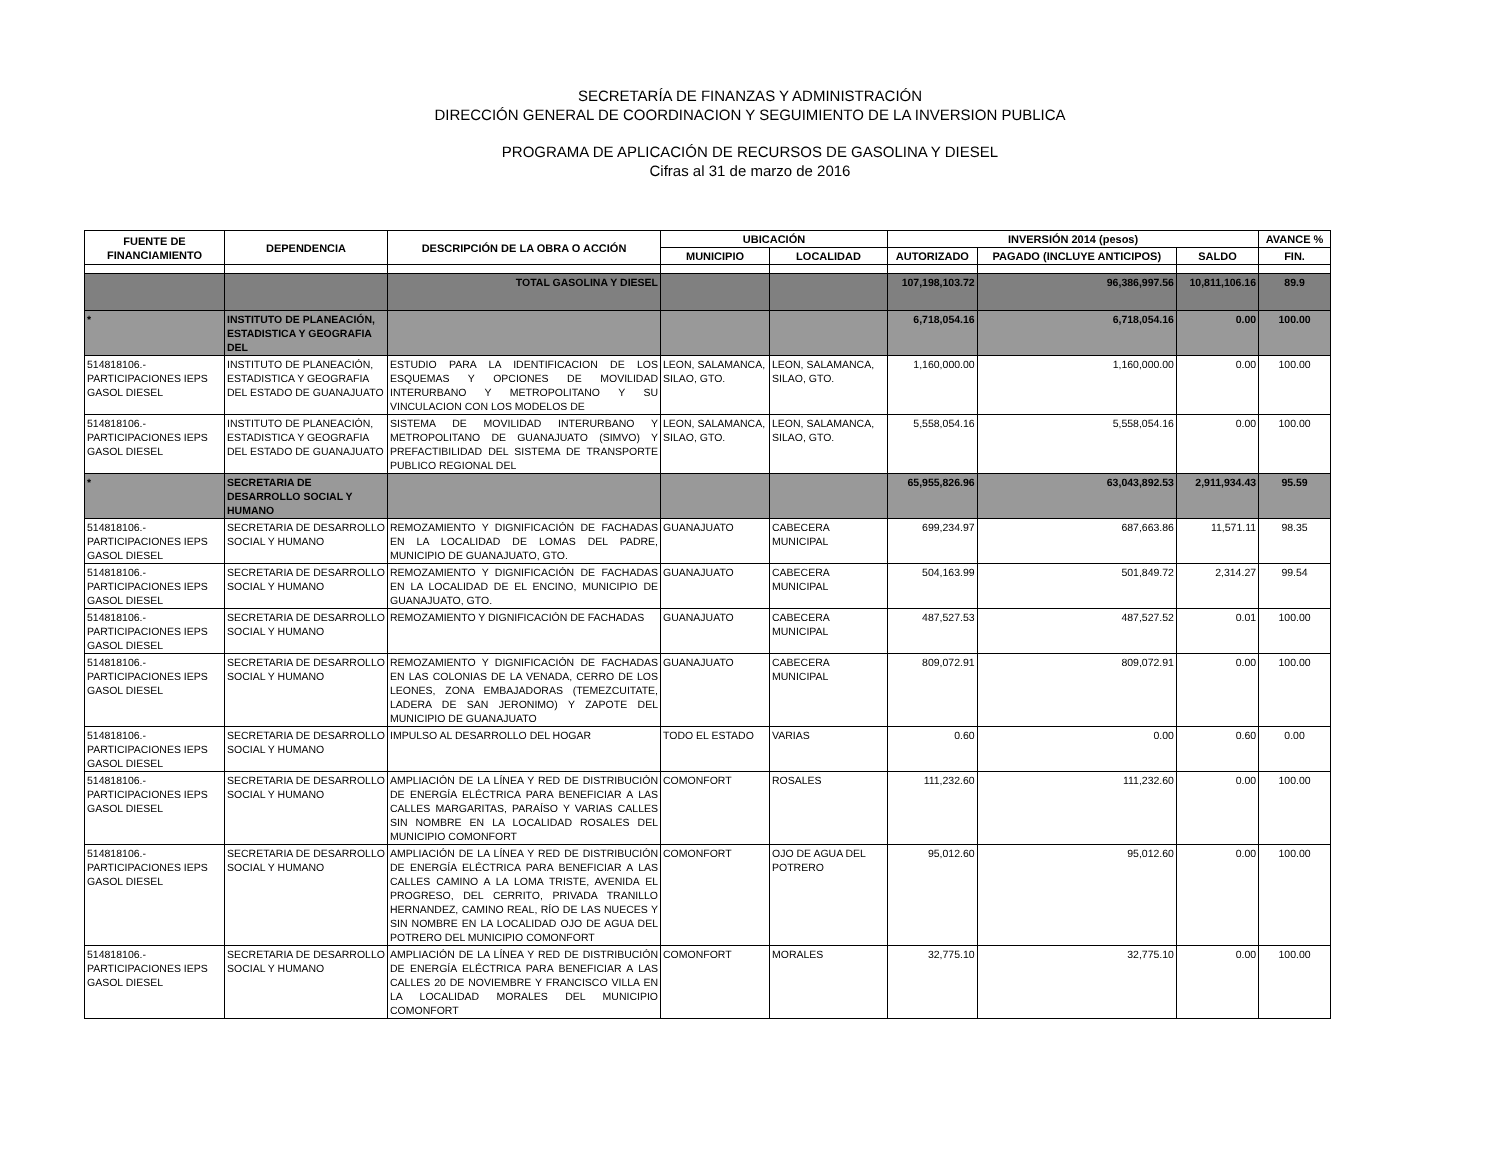SECRETARÍA DE FINANZAS Y ADMINISTRACIÓN
DIRECCIÓN GENERAL DE COORDINACION Y SEGUIMIENTO DE LA INVERSION PUBLICA
PROGRAMA DE APLICACIÓN DE RECURSOS DE GASOLINA Y DIESEL
Cifras al 31 de marzo de 2016
| FUENTE DE FINANCIAMIENTO | DEPENDENCIA | DESCRIPCIÓN DE LA OBRA O ACCIÓN | UBICACIÓN | | INVERSIÓN 2014 (pesos) | | | AVANCE % |
| --- | --- | --- | --- | --- | --- | --- | --- | --- |
| | | | MUNICIPIO | LOCALIDAD | AUTORIZADO | PAGADO (INCLUYE ANTICIPOS) | SALDO | FIN. |
| | | TOTAL GASOLINA Y DIESEL | | | 107,198,103.72 | 96,386,997.56 | 10,811,106.16 | 89.9 |
| * | INSTITUTO DE PLANEACIÓN, ESTADISTICA Y GEOGRAFIA DEL | | | | 6,718,054.16 | 6,718,054.16 | 0.00 | 100.00 |
| 514818106.- PARTICIPACIONES IEPS GASOL DIESEL | INSTITUTO DE PLANEACIÓN, ESTADISTICA Y GEOGRAFIA DEL ESTADO DE GUANAJUATO | ESTUDIO PARA LA IDENTIFICACION DE LOS ESQUEMAS Y OPCIONES DE MOVILIDAD INTERURBANO Y METROPOLITANO Y SU VINCULACION CON LOS MODELOS DE | LEON, SALAMANCA, SILAO, GTO. | LEON, SALAMANCA, SILAO, GTO. | 1,160,000.00 | 1,160,000.00 | 0.00 | 100.00 |
| 514818106.- PARTICIPACIONES IEPS GASOL DIESEL | INSTITUTO DE PLANEACIÓN, ESTADISTICA Y GEOGRAFIA DEL ESTADO DE GUANAJUATO | SISTEMA DE MOVILIDAD INTERURBANO Y METROPOLITANO DE GUANAJUATO (SIMVO) Y PREFACTIBILIDAD DEL SISTEMA DE TRANSPORTE PUBLICO REGIONAL DEL | LEON, SALAMANCA, SILAO, GTO. | LEON, SALAMANCA, SILAO, GTO. | 5,558,054.16 | 5,558,054.16 | 0.00 | 100.00 |
| * | SECRETARIA DE DESARROLLO SOCIAL Y HUMANO | | | | 65,955,826.96 | 63,043,892.53 | 2,911,934.43 | 95.59 |
| 514818106.- PARTICIPACIONES IEPS GASOL DIESEL | SECRETARIA DE DESARROLLO SOCIAL Y HUMANO | REMOZAMIENTO Y DIGNIFICACIÓN DE FACHADAS EN LA LOCALIDAD DE LOMAS DEL PADRE, MUNICIPIO DE GUANAJUATO, GTO. | GUANAJUATO | CABECERA MUNICIPAL | 699,234.97 | 687,663.86 | 11,571.11 | 98.35 |
| 514818106.- PARTICIPACIONES IEPS GASOL DIESEL | SECRETARIA DE DESARROLLO SOCIAL Y HUMANO | REMOZAMIENTO Y DIGNIFICACIÓN DE FACHADAS EN LA LOCALIDAD DE EL ENCINO, MUNICIPIO DE GUANAJUATO, GTO. | GUANAJUATO | CABECERA MUNICIPAL | 504,163.99 | 501,849.72 | 2,314.27 | 99.54 |
| 514818106.- PARTICIPACIONES IEPS GASOL DIESEL | SECRETARIA DE DESARROLLO SOCIAL Y HUMANO | REMOZAMIENTO Y DIGNIFICACIÓN DE FACHADAS | GUANAJUATO | CABECERA MUNICIPAL | 487,527.53 | 487,527.52 | 0.01 | 100.00 |
| 514818106.- PARTICIPACIONES IEPS GASOL DIESEL | SECRETARIA DE DESARROLLO SOCIAL Y HUMANO | REMOZAMIENTO Y DIGNIFICACIÓN DE FACHADAS EN LAS COLONIAS DE LA VENADA, CERRO DE LOS LEONES, ZONA EMBAJADORAS (TEMEZCUITATE, LADERA DE SAN JERONIMO) Y ZAPOTE DEL MUNICIPIO DE GUANAJUATO | GUANAJUATO | CABECERA MUNICIPAL | 809,072.91 | 809,072.91 | 0.00 | 100.00 |
| 514818106.- PARTICIPACIONES IEPS GASOL DIESEL | SECRETARIA DE DESARROLLO SOCIAL Y HUMANO | IMPULSO AL DESARROLLO DEL HOGAR | TODO EL ESTADO | VARIAS | 0.60 | 0.00 | 0.60 | 0.00 |
| 514818106.- PARTICIPACIONES IEPS GASOL DIESEL | SECRETARIA DE DESARROLLO SOCIAL Y HUMANO | AMPLIACIÓN DE LA LÍNEA Y RED DE DISTRIBUCIÓN DE ENERGÍA ELÉCTRICA PARA BENEFICIAR A LAS CALLES MARGARITAS, PARAÍSO Y VARIAS CALLES SIN NOMBRE EN LA LOCALIDAD ROSALES DEL MUNICIPIO COMONFORT | COMONFORT | ROSALES | 111,232.60 | 111,232.60 | 0.00 | 100.00 |
| 514818106.- PARTICIPACIONES IEPS GASOL DIESEL | SECRETARIA DE DESARROLLO SOCIAL Y HUMANO | AMPLIACIÓN DE LA LÍNEA Y RED DE DISTRIBUCIÓN DE ENERGÍA ELÉCTRICA PARA BENEFICIAR A LAS CALLES CAMINO A LA LOMA TRISTE, AVENIDA EL PROGRESO, DEL CERRITO, PRIVADA TRANILLO HERNANDEZ, CAMINO REAL, RÍO DE LAS NUECES Y SIN NOMBRE EN LA LOCALIDAD OJO DE AGUA DEL POTRERO DEL MUNICIPIO COMONFORT | COMONFORT | OJO DE AGUA DEL POTRERO | 95,012.60 | 95,012.60 | 0.00 | 100.00 |
| 514818106.- PARTICIPACIONES IEPS GASOL DIESEL | SECRETARIA DE DESARROLLO SOCIAL Y HUMANO | AMPLIACIÓN DE LA LÍNEA Y RED DE DISTRIBUCIÓN DE ENERGÍA ELÉCTRICA PARA BENEFICIAR A LAS CALLES 20 DE NOVIEMBRE Y FRANCISCO VILLA EN LA LOCALIDAD MORALES DEL MUNICIPIO COMONFORT | COMONFORT | MORALES | 32,775.10 | 32,775.10 | 0.00 | 100.00 |